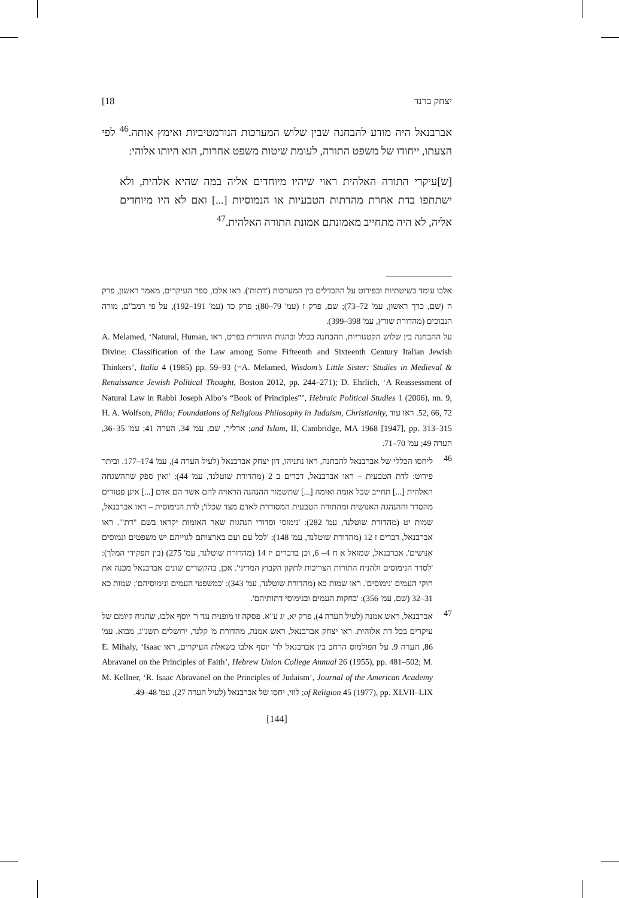יצחק ברנד 18]
אברבנאל היה מודע להבחנה שבין שלוש המערכות הנורמטיביות ואימץ אותה.<sup>46</sup> לפי הצעתו, ייחודו של משפט התורה, לעומת שיטות משפט אחרות, הוא היותו אלוהי:
[ש]עיקרי התורה האלהית ראוי שיהיו מיוחדים אליה במה שהיא אלהית, ולא ישתתפו בדת אחרת מהדתות הטבעיות או הנמוסיות [...] ואם לא היו מיוחדים אליה, לא היה מתחייב מאמונתם אמונת התורה האלהית.<sup>47</sup>
אלבו עומד בשיטתיות ובפירוט על ההבדלים בין המערכות ('דתות'). ראו אלבו, ספר העיקרים, מאמר ראשון, פרק ה (שם, כרך ראשון, עמ' 72–73); שם, פרק ז (עמ' 79–80); פרק כד (עמ' 191–192), על פי רמב"ם, מורה הנבוכים (מהדורת שורץ, עמ' 398–399).
על ההבחנה בין שלוש הקטגוריות, ההבחנה בכלל ובהגות היהודית בפרט, ראו A. Melamed, ‘Natural, Human, Divine: Classification of the Law among Some Fifteenth and Sixteenth Century Italian Jewish Thinkers’, Italia 4 (1985) pp. 59–93 (=A. Melamed, Wisdom’s Little Sister: Studies in Medieval & Renaissance Jewish Political Thought, Boston 2012, pp. 244–271); D. Ehrlich, ‘A Reassessment of Natural Law in Rabbi Joseph Albo’s “Book of Principles”’, Hebraic Political Studies 1 (2006), nn. 9, 52, 66, 72. ראו עוד H. A. Wolfson, Philo; Foundations of Religious Philosophy in Judaism, Christianity, and Islam, II, Cambridge, MA 1968 [1947], pp. 313–315; ארליך, שם, עמ' 34, הערה 41; עמ' 35–36, הערה 49; עמ' 70–71.
46
ליחסו הכללי של אברבנאל להבחנה, ראו נתניהו, דון יצחק אברבנאל (לעיל הערה 4), עמ' 174–177. וביתר פירוט: לדת הטבעית – ראו אברבנאל, דברים ב 2 (מהדורת שוטלנד, עמ' 44): 'ואין ספק שההשגחה האלהית [...] תחייב שכל אומה ואומה [...] שתשמור ההנהגה הראויה להם אשר הם אדם [...] אינן פטורים מהסדר וההנהגה האנושית ומהתורה הטבעית המסודרת לאדם מצד שכלו'; לדת הנימוסית – ראו אברבנאל, שמות יט (מהדורת שוטלנד, עמ' 282): 'נימוסי וסדורי הנהגות שאר האומות יקראו בשם "דת"'. ראו אברבנאל, דברים ז 12 (מהדורת שוטלנד, עמ' 148): 'לכל עם ועם בארצותם לגוייהם יש משפטים ונמוסים אנושים'. אברבנאל, שמואל א ח 4– 6, וכן בדברים יז 14 (מהדורת שוטלנד, עמ' 275) (בין תפקידי המלך): 'לסדר הנימוסים ולהניח התורות הצריכות לתקון הקבוץ המדיני'. אכן, בהקשרים שונים אברבנאל מכנה את חוקי העמים 'נימוסים'. ראו שמות כא (מהדורת שוטלנד, עמ' 343): 'כמשפטי העמים ונימוסיהם'; שמות כא 31–32 (שם, עמ' 356): 'בחקות העמים ובנימוסי דתותיהם'.
47
אברבנאל, ראש אמנה (לעיל הערה 4), פרק יא, יג ע"א. פסקה זו מופנית נגד ר' יוסף אלבו, שהניח קיומם של עיקרים בכל דת אלוהית. ראו יצחק אברבנאל, ראש אמנה, מהדורת מ' קלנר, ירושלים תשנ"ג, מבוא, עמ' 86, הערה 9. על הפולמוס הרחב בין אברבנאל לר' יוסף אלבו בשאלת העיקרים, ראו E. Mihaly, ‘Isaac Abravanel on the Principles of Faith’, Hebrew Union College Annual 26 (1955), pp. 481–502; M. M. Kellner, ‘R. Isaac Abravanel on the Principles of Judaism’, Journal of the American Academy of Religion 45 (1977), pp. XLVII–LIX; לווי, יחסו של אברבנאל (לעיל הערה 27), עמ' 48–49.
[144]